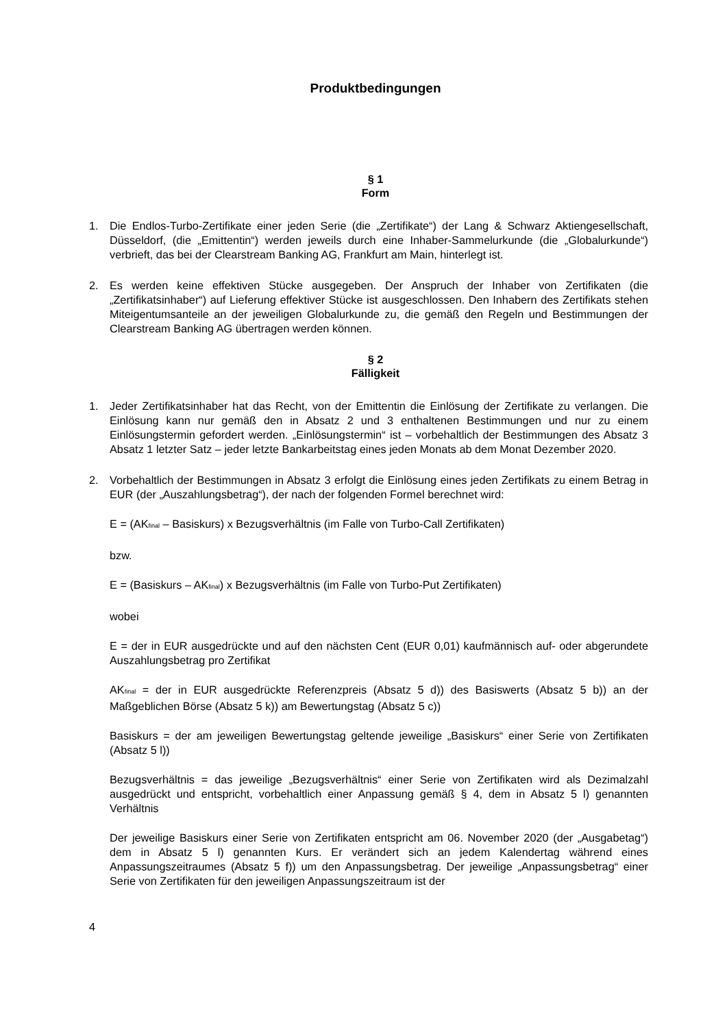Produktbedingungen
§ 1
Form
1. Die Endlos-Turbo-Zertifikate einer jeden Serie (die „Zertifikate“) der Lang & Schwarz Aktiengesellschaft, Düsseldorf, (die „Emittentin“) werden jeweils durch eine Inhaber-Sammelurkunde (die „Globalurkunde“) verbrieft, das bei der Clearstream Banking AG, Frankfurt am Main, hinterlegt ist.
2. Es werden keine effektiven Stücke ausgegeben. Der Anspruch der Inhaber von Zertifikaten (die „Zertifikatsinhaber“) auf Lieferung effektiver Stücke ist ausgeschlossen. Den Inhabern des Zertifikats stehen Miteigentumsanteile an der jeweiligen Globalurkunde zu, die gemäß den Regeln und Bestimmungen der Clearstream Banking AG übertragen werden können.
§ 2
Fälligkeit
1. Jeder Zertifikatsinhaber hat das Recht, von der Emittentin die Einlösung der Zertifikate zu verlangen. Die Einlösung kann nur gemäß den in Absatz 2 und 3 enthaltenen Bestimmungen und nur zu einem Einlösungstermin gefordert werden. „Einlösungstermin“ ist – vorbehaltlich der Bestimmungen des Absatz 3 Absatz 1 letzter Satz – jeder letzte Bankarbeitstag eines jeden Monats ab dem Monat Dezember 2020.
2. Vorbehaltlich der Bestimmungen in Absatz 3 erfolgt die Einlösung eines jeden Zertifikats zu einem Betrag in EUR (der „Auszahlungsbetrag“), der nach der folgenden Formel berechnet wird:
E = (AK<sub>final</sub> – Basiskurs) x Bezugsverhältnis (im Falle von Turbo-Call Zertifikaten)
bzw.
E = (Basiskurs – AK<sub>final</sub>) x Bezugsverhältnis (im Falle von Turbo-Put Zertifikaten)
wobei
E = der in EUR ausgedrückte und auf den nächsten Cent (EUR 0,01) kaufmännisch auf- oder abgerundete Auszahlungsbetrag pro Zertifikat
AK<sub>final</sub> = der in EUR ausgedrückte Referenzpreis (Absatz 5 d)) des Basiswerts (Absatz 5 b)) an der Maßgeblichen Börse (Absatz 5 k)) am Bewertungstag (Absatz 5 c))
Basiskurs = der am jeweiligen Bewertungstag geltende jeweilige „Basiskurs“ einer Serie von Zertifikaten (Absatz 5 l))
Bezugsverhältnis = das jeweilige „Bezugsverhältnis“ einer Serie von Zertifikaten wird als Dezimalzahl ausgedrückt und entspricht, vorbehaltlich einer Anpassung gemäß § 4, dem in Absatz 5 l) genannten Verhältnis
Der jeweilige Basiskurs einer Serie von Zertifikaten entspricht am 06. November 2020 (der „Ausgabetag“) dem in Absatz 5 l) genannten Kurs. Er verändert sich an jedem Kalendertag während eines Anpassungszeitraumes (Absatz 5 f)) um den Anpassungsbetrag. Der jeweilige „Anpassungsbetrag“ einer Serie von Zertifikaten für den jeweiligen Anpassungszeitraum ist der
4